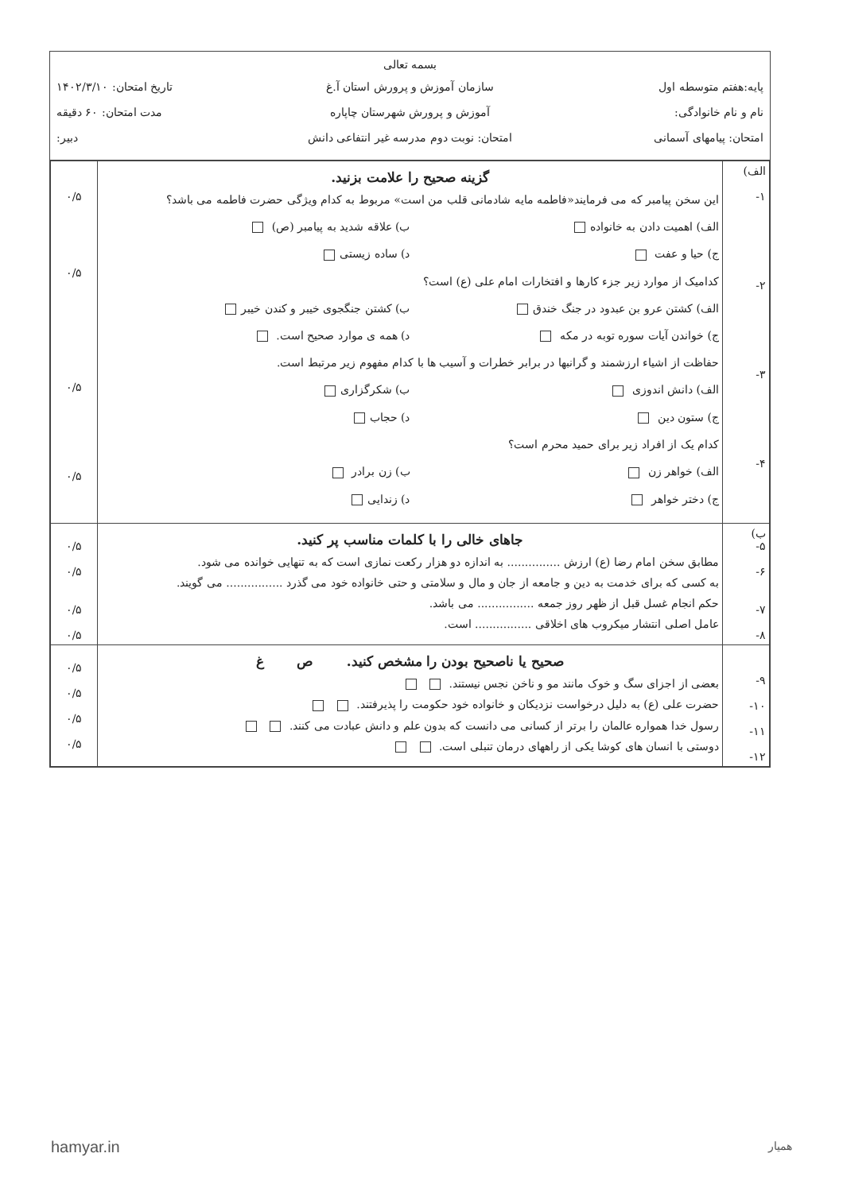بسمه تعالی
پایه:هفتم متوسطه اول سازمان آموزش و پرورش استان آ.غ تاریخ امتحان: ۱۴۰۲/۳/۱۰
نام و نام خانوادگی: آموزش و پرورش شهرستان چاپاره مدت امتحان: ۶۰ دقیقه
امتحان: پیامهای آسمانی امتحان: نوبت دوم مدرسه غیر انتفاعی دانش
دبیر:
| الف) ۱- ۲- ۳- ۴- | گزینه صحیح را علامت بزنید. این سخن پیامبر که می فرمایند«فاطمه مایه شادمانی قلب من است» مربوط به کدام ویژگی حضرت فاطمه می باشد؟ الف) اهمیت دادن به خانواده ب) علاقه شدید به پیامبر (ص) ج) حیا و عفت د) ساده زیستی کدامیک از موارد زیر جزء کارها و افتخارات امام علی (ع) است؟ الف) کشتن عرو بن عبدود در جنگ خندق ب) کشتن جنگجوی خیبر و کندن خیبر ج) خواندن آیات سوره توبه در مکه د) همه ی موارد صحیح است. حفاظت از اشیاء ارزشمند و گرانبها در برابر خطرات و آسیب ها با کدام مفهوم زیر مرتبط است. الف) دانش اندوزی ب) شکرگزاری ج) ستون دین د) حجاب کدام یک از افراد زیر برای حمید محرم است؟ الف) خواهر زن ب) زن برادر ج) دختر خواهر د) زندایی | ۰/۵ ۰/۵ ۰/۵ ۰/۵ |
| ب) ۵- ۶- ۷- ۸- | جاهای خالی را با کلمات مناسب پر کنید. مطابق سخن امام رضا (ع) ارزش ............... به اندازه دو هزار رکعت نمازی است که به تنهایی خوانده می شود. به کسی که برای خدمت به دین و جامعه از جان و مال و سلامتی و حتی خانواده خود می گذرد ................ می گویند. حکم انجام غسل قبل از ظهر روز جمعه ................ می باشد. عامل اصلی انتشار میکروب های اخلاقی ................ است. | ۰/۵ ۰/۵ ۰/۵ ۰/۵ |
| ۹- ۱۰- ۱۱- ۱۲- | صحیح یا ناصحیح بودن را مشخص کنید. ص غ بعضی از اجزای سگ و خوک مانند مو و ناخن نجس نیستند. حضرت علی (ع) به دلیل درخواست نزدیکان و خانواده خود حکومت را پذیرفتند. رسول خدا همواره عالمان را برتر از کسانی می دانست که بدون علم و دانش عبادت می کنند. دوستی با انسان های کوشا یکی از راههای درمان تنبلی است. | ۰/۵ ۰/۵ ۰/۵ ۰/۵ |
hamyar.in همیار